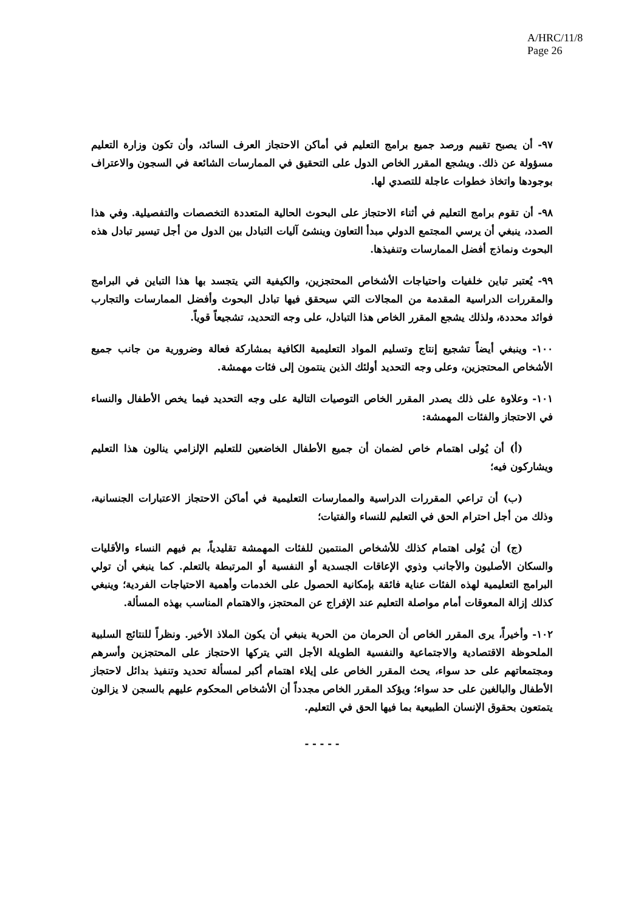A/HRC/11/8
Page 26
٩٧- أن يصبح تقييم ورصد جميع برامج التعليم في أماكن الاحتجاز العرف السائد، وأن تكون وزارة التعليم مسؤولة عن ذلك. ويشجع المقرر الخاص الدول على التحقيق في الممارسات الشائعة في السجون والاعتراف بوجودها واتخاذ خطوات عاجلة للتصدي لها.
٩٨- أن تقوم برامج التعليم في أثناء الاحتجاز على البحوث الحالية المتعددة التخصصات والتفصيلية. وفي هذا الصدد، ينبغي أن يرسي المجتمع الدولي مبدأ التعاون وينشئ آليات التبادل بين الدول من أجل تيسير تبادل هذه البحوث ونماذج أفضل الممارسات وتنفيذها.
٩٩- يُعتبر تباين خلفيات واحتياجات الأشخاص المحتجزين، والكيفية التي يتجسد بها هذا التباين في البرامج والمقررات الدراسية المقدمة من المجالات التي سيحقق فيها تبادل البحوث وأفضل الممارسات والتجارب فوائد محددة، ولذلك يشجع المقرر الخاص هذا التبادل، على وجه التحديد، تشجيعاً قوياً.
١٠٠- وينبغي أيضاً تشجيع إنتاج وتسليم المواد التعليمية الكافية بمشاركة فعالة وضرورية من جانب جميع الأشخاص المحتجزين، وعلى وجه التحديد أولئك الذين ينتمون إلى فئات مهمشة.
١٠١- وعلاوة على ذلك يصدر المقرر الخاص التوصيات التالية على وجه التحديد فيما يخص الأطفال والنساء في الاحتجاز والفئات المهمشة:
(أ) أن يُولى اهتمام خاص لضمان أن جميع الأطفال الخاضعين للتعليم الإلزامي ينالون هذا التعليم ويشاركون فيه؛
(ب) أن تراعي المقررات الدراسية والممارسات التعليمية في أماكن الاحتجاز الاعتبارات الجنسانية، وذلك من أجل احترام الحق في التعليم للنساء والفتيات؛
(ج) أن يُولى اهتمام كذلك للأشخاص المنتمين للفئات المهمشة تقليدياً، بم فيهم النساء والأقليات والسكان الأصليون والأجانب وذوي الإعاقات الجسدية أو النفسية أو المرتبطة بالتعلم. كما ينبغي أن تولي البرامج التعليمية لهذه الفئات عناية فائقة بإمكانية الحصول على الخدمات وأهمية الاحتياجات الفردية؛ وينبغي كذلك إزالة المعوقات أمام مواصلة التعليم عند الإفراج عن المحتجز، والاهتمام المناسب بهذه المسألة.
١٠٢- وأخيراً، يرى المقرر الخاص أن الحرمان من الحرية ينبغي أن يكون الملاذ الأخير. ونظراً للنتائج السلبية الملحوظة الاقتصادية والاجتماعية والنفسية الطويلة الأجل التي يتركها الاحتجاز على المحتجزين وأسرهم ومجتمعاتهم على حد سواء، يحث المقرر الخاص على إيلاء اهتمام أكبر لمسألة تحديد وتنفيذ بدائل لاحتجاز الأطفال والبالغين على حد سواء؛ ويؤكد المقرر الخاص مجدداً أن الأشخاص المحكوم عليهم بالسجن لا يزالون يتمتعون بحقوق الإنسان الطبيعية بما فيها الحق في التعليم.
- - - - -